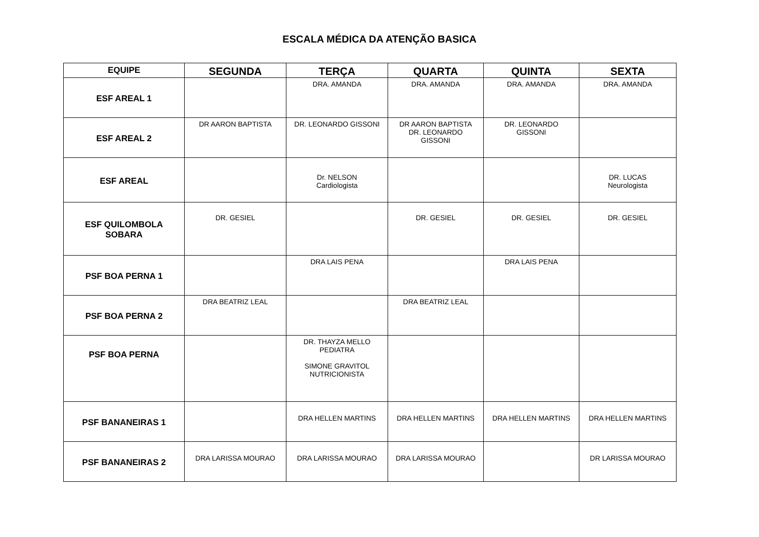ESCALA MÉDICA DA ATENÇÃO BASICA
| EQUIPE | SEGUNDA | TERÇA | QUARTA | QUINTA | SEXTA |
| --- | --- | --- | --- | --- | --- |
| ESF AREAL 1 | | DRA. AMANDA | DRA. AMANDA | DRA. AMANDA | DRA. AMANDA |
| ESF AREAL 2 | DR AARON BAPTISTA | DR. LEONARDO GISSONI | DR AARON BAPTISTA DR. LEONARDO GISSONI | DR. LEONARDO GISSONI | |
| ESF AREAL | | Dr. NELSON Cardiologista | | | DR. LUCAS Neurologista |
| ESF QUILOMBOLA SOBARA | DR. GESIEL | | DR. GESIEL | DR. GESIEL | DR. GESIEL |
| PSF BOA PERNA 1 | | DRA LAIS PENA | | DRA LAIS PENA | |
| PSF BOA PERNA 2 | DRA BEATRIZ LEAL | | DRA BEATRIZ LEAL | | |
| PSF BOA PERNA | | DR. THAYZA MELLO PEDIATRA SIMONE GRAVITOL NUTRICIONISTA | | | |
| PSF BANANEIRAS 1 | | DRA HELLEN MARTINS | DRA HELLEN MARTINS | DRA HELLEN MARTINS | DRA HELLEN MARTINS |
| PSF BANANEIRAS 2 | DRA LARISSA MOURAO | DRA LARISSA MOURAO | DRA LARISSA MOURAO | | DR LARISSA MOURAO |